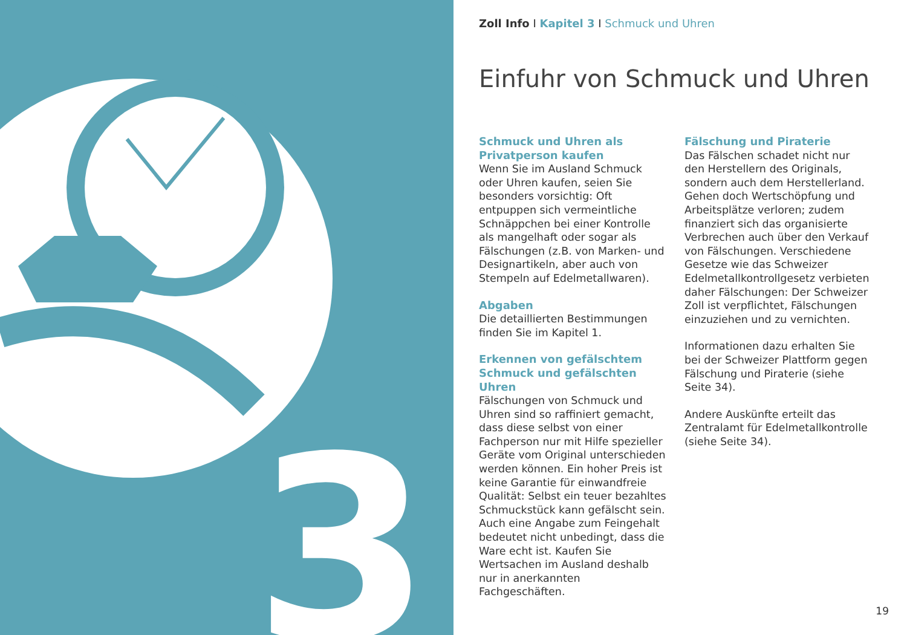3
Zoll Info I Kapitel 3 I Schmuck und Uhren
Einfuhr von Schmuck und Uhren
Schmuck und Uhren als Privatperson kaufen
Wenn Sie im Ausland Schmuck oder Uhren kaufen, seien Sie besonders vorsichtig: Oft entpuppen sich vermeintliche Schnäppchen bei einer Kontrolle als mangelhaft oder sogar als Fälschungen (z.B. von Marken- und Designartikeln, aber auch von Stempeln auf Edelmetallwaren).
Abgaben
Die detaillierten Bestimmungen finden Sie im Kapitel 1.
Erkennen von gefälschtem Schmuck und gefälschten Uhren
Fälschungen von Schmuck und Uhren sind so raffiniert gemacht, dass diese selbst von einer Fachperson nur mit Hilfe spezieller Geräte vom Original unterschieden werden können. Ein hoher Preis ist keine Garantie für einwandfreie Qualität: Selbst ein teuer bezahltes Schmuckstück kann gefälscht sein. Auch eine Angabe zum Feingehalt bedeutet nicht unbedingt, dass die Ware echt ist. Kaufen Sie Wertsachen im Ausland deshalb nur in anerkannten Fachgeschäften.
Fälschung und Piraterie
Das Fälschen schadet nicht nur den Herstellern des Originals, sondern auch dem Herstellerland. Gehen doch Wertschöpfung und Arbeitsplätze verloren; zudem finanziert sich das organisierte Verbrechen auch über den Verkauf von Fälschungen. Verschiedene Gesetze wie das Schweizer Edelmetallkontrollgesetz verbieten daher Fälschungen: Der Schweizer Zoll ist verpflichtet, Fälschungen einzuziehen und zu vernichten.
Informationen dazu erhalten Sie bei der Schweizer Plattform gegen Fälschung und Piraterie (siehe Seite 34).
Andere Auskünfte erteilt das Zentralamt für Edelmetallkontrolle (siehe Seite 34).
19